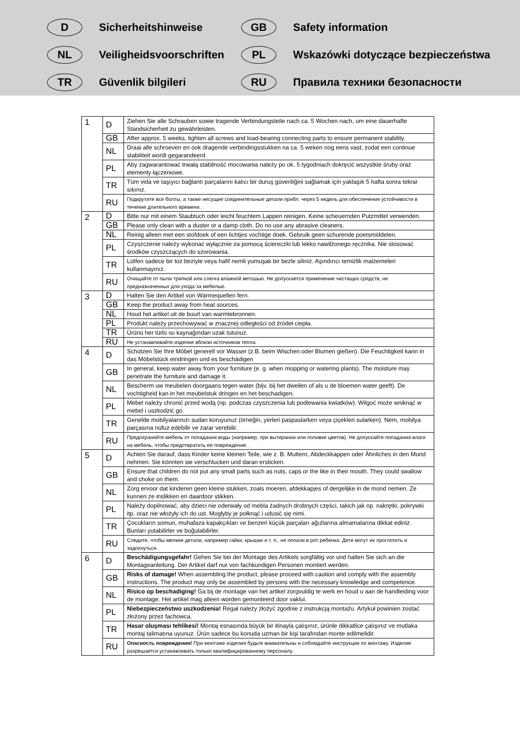D
Sicherheitshinweise
GB
Safety information
NL
Veiligheidsvoorschriften
PL
Wskazówki dotyczące bezpieczeństwa
TR
Güvenlik bilgileri
RU
Правила техники безопасности
| 1 | D | Ziehen Sie alle Schrauben sowie tragende Verbindungsteile nach ca. 5 Wochen nach, um eine dauerhafte Standsicherheit zu gewährleisten. |
| | GB | After approx. 5 weeks, tighten all screws and load-bearing connecting parts to ensure permanent stability. |
| | NL | Draai alle schroeven en ook dragende verbindingsstukken na ca. 5 weken nog eens vast, zodat een continue stabiliteit wordt gegarandeerd. |
| | PL | Aby zagwarantować trwałą stabilność mocowania należy po ok. 5 tygodniach dokręcić wszystkie śruby oraz elementy łączeniowe. |
| | TR | Tüm vida ve taşıyıcı bağlantı parçalarını kalıcı bir duruş güvenliğini sağlamak için yaklaşık 5 hafta sonra tekrar sıkınız. |
| | RU | Подкрутите все болты, а также несущие соединительные детали прибл. через 5 недель для обеспечения устойчивости в течение длительного времени. |
| 2 | D | Bitte nur mit einem Staubtuch oder leicht feuchtem Lappen reinigen. Keine scheuernden Putzmittel verwenden. |
| | GB | Please only clean with a duster or a damp cloth. Do no use any abrasive cleaners. |
| | NL | Reinig alleen met een stofdoek of een lichtjes vochtige doek. Gebruik geen schurende poetsmiddelen. |
| | PL | Czyszczenie należy wykonać wyłącznie za pomocą ściereczki lub lekko nawilżonego ręcznika. Nie stosować środków czyszczących do szorowania. |
| | TR | Lütfen sadece bir toz beziyle veya hafif nemli yumuşak bir bezle siliniz. Aşındırıcı temizlik malzemeleri kullanmayınız. |
| | RU | Очищайте от пыли тряпкой или слегка влажной ветошью. Не допускается применение чистящих средств, не предназначенных для ухода за мебелью. |
| 3 | D | Halten Sie den Artikel von Wärmequellen fern. |
| | GB | Keep the product away from heat sources. |
| | NL | Houd het artikel uit de buurt van warmtebronnen. |
| | PL | Produkt należy przechowywać w znacznej odległości od źródeł ciepła. |
| | TR | Ürünü her türlü ısı kaynağından uzak tutunuz. |
| | RU | Не устанавливайте изделие вблизи источников тепла. |
| 4 | D | Schützen Sie Ihre Möbel generell vor Wasser (z.B. beim Wischen oder Blumen gießen). Die Feuchtigkeit kann in das Möbelstück eindringen und es beschädigen |
| | GB | In general, keep water away from your furniture (e. g. when mopping or watering plants). The moisture may penetrate the furniture and damage it. |
| | NL | Bescherm uw meubelen doorgaans tegen water (bijv. bij het dweilen of als u de bloemen water geeft). De vochtigheid kan in het meubelstuk dringen en het beschadigen. |
| | PL | Mebel należy chronić przed wodą (np. podczas czyszczenia lub podlewania kwiatków). Wilgoć może wniknąć w mebel i uszkodzić go. |
| | TR | Genelde mobilyalarınızı sudan koruyunuz (örneğin, yerleri paspaslarken veya çiçekleri sularken). Nem, mobilya parçasına nüfuz edebilir ve zarar verebilir. |
| | RU | Предохраняйте мебель от попадания воды (например, при вытирании или поливке цветов). Не допускайте попадания влаги на мебель, чтобы предотвратить ее повреждение. . |
| 5 | D | Achten Sie darauf, dass Kinder keine kleinen Teile, wie z. B. Muttern, Abdeckkappen oder Ähnliches in den Mund nehmen. Sie könnten sie verschlucken und daran ersticken. |
| | GB | Ensure that children do not put any small parts such as nuts, caps or the like in their mouth. They could swallow and choke on them. |
| | NL | Zorg ervoor dat kinderen geen kleine stukken, zoals moeren, afdekkapjes of dergelijke in de mond nemen. Ze kunnen ze inslikken en daardoor stikken. |
| | PL | Należy dopilnować, aby dzieci nie oderwały od mebla żadnych drobnych części, takich jak np. nakrętki, pokrywki itp. oraz nie włożyły ich do ust. Mogłyby je połknąć i udusić się nimi. |
| | TR | Çocukların somun, muhafaza kapakçıkları ve benzeri küçük parçaları ağızlarına almamalarına dikkat ediniz. Bunları yutabilirler ve boğulabilirler. |
| | RU | Следите, чтобы мелкие детали, например гайки, крышки и т. п., не попали в рот ребенка. Дети могут их проглотить и задохнуться. |
| 6 | D | Beschädigungsgefahr! Gehen Sie bei der Montage des Artikels sorgfältig vor und halten Sie sich an die Montageanleitung. Der Artikel darf nur von fachkundigen Personen montiert werden. |
| | GB | Risks of damage! When assembling the product, please proceed with caution and comply with the assembly instructions. The product may only be assembled by persons with the necessary knowledge and competence. |
| | NL | Risico op beschadiging! Ga bij de montage van het artikel zorgvuldig te werk en houd u aan de handleiding voor de montage. Het artikel mag alleen worden gemonteerd door vaklui. |
| | PL | Niebezpieczeństwo uszkodzenia! Regał należy złożyć zgodnie z instrukcją montażu. Artykuł powinien zostać złożony przez fachowca. |
| | TR | Hasar oluşması tehlikesi! Montaj esnasında büyük bir itinayla çalışınız, ürünle dikkatlice çalışınız ve mutlaka montaj talimatına uyunuz. Ürün sadece bu konuda uzman bir kişi tarafından monte edilmelidir. |
| | RU | Опасность повреждения! При монтаже изделия будьте внимательны и соблюдайте инструкции по монтажу. Изделие разрешается устанавливать только квалифицированному персоналу. |